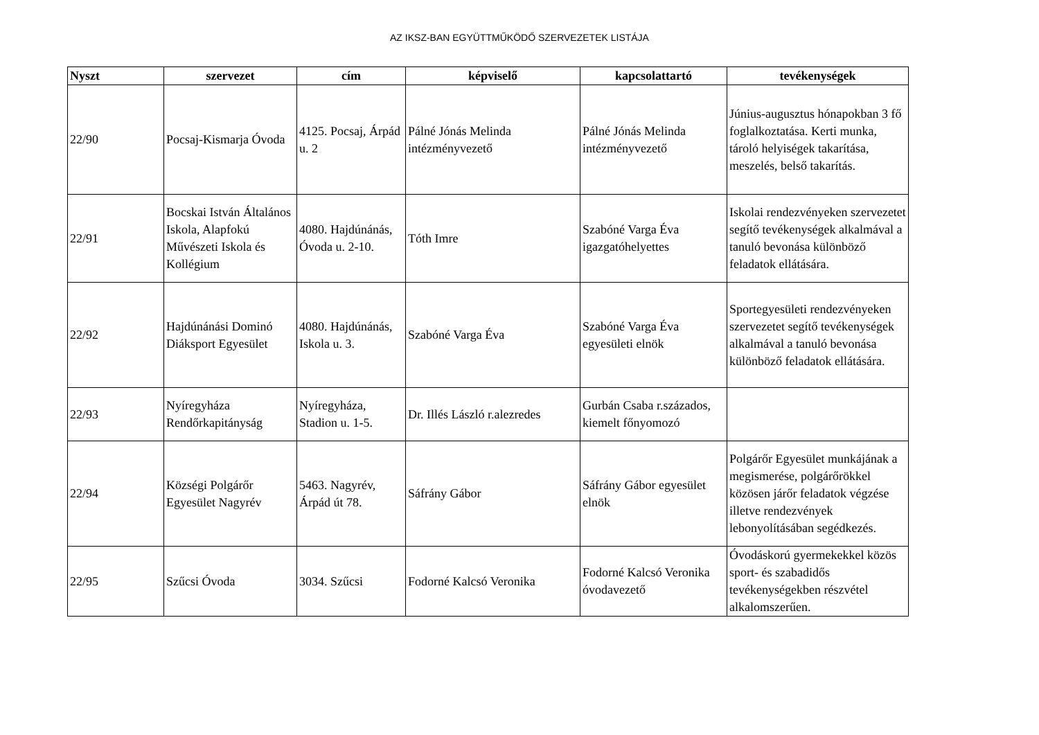AZ IKSZ-BAN EGYÜTTMŰKÖDŐ SZERVEZETEK LISTÁJA
| Nyszt | szervezet | cím | képviselő | kapcsolattartó | tevékenységek |
| --- | --- | --- | --- | --- | --- |
| 22/90 | Pocsaj-Kismarja Óvoda | 4125. Pocsaj, Árpád u. 2 | Pálné Jónás Melinda intézményvezető | Pálné Jónás Melinda intézményvezető | Június-augusztus hónapokban 3 fő foglalkoztatása. Kerti munka, tároló helyiségek takarítása, meszelés, belső takarítás. |
| 22/91 | Bocskai István Általános Iskola, Alapfokú Művészeti Iskola és Kollégium | 4080. Hajdúnánás, Óvoda u. 2-10. | Tóth Imre | Szabóné Varga Éva igazgatóhelyettes | Iskolai rendezvényeken szervezetet segítő tevékenységek alkalmával a tanuló bevonása különböző feladatok ellátására. |
| 22/92 | Hajdúnánási Dominó Diáksport Egyesület | 4080. Hajdúnánás, Iskola u. 3. | Szabóné Varga Éva | Szabóné Varga Éva egyesületi elnök | Sportegyesületi rendezvényeken szervezetet segítő tevékenységek alkalmával a tanuló bevonása különböző feladatok ellátására. |
| 22/93 | Nyíregyháza Rendőrkapitányság | Nyíregyháza, Stadion u. 1-5. | Dr. Illés László r.alezredes | Gurbán Csaba r.százados, kiemelt főnyomozó | |
| 22/94 | Községi Polgárőr Egyesület Nagyrév | 5463. Nagyrév, Árpád út 78. | Sáfrány Gábor | Sáfrány Gábor egyesület elnök | Polgárőr Egyesület munkájának a megismerése, polgárőrökkel közösen járőr feladatok végzése illetve rendezvények lebonyolításában segédkezés. |
| 22/95 | Szűcsi Óvoda | 3034. Szűcsi | Fodorné Kalcsó Veronika | Fodorné Kalcsó Veronika óvodavezető | Óvodáskorú gyermekekkel közös sport- és szabadidős tevékenységekben részvétel alkalomszerűen. |